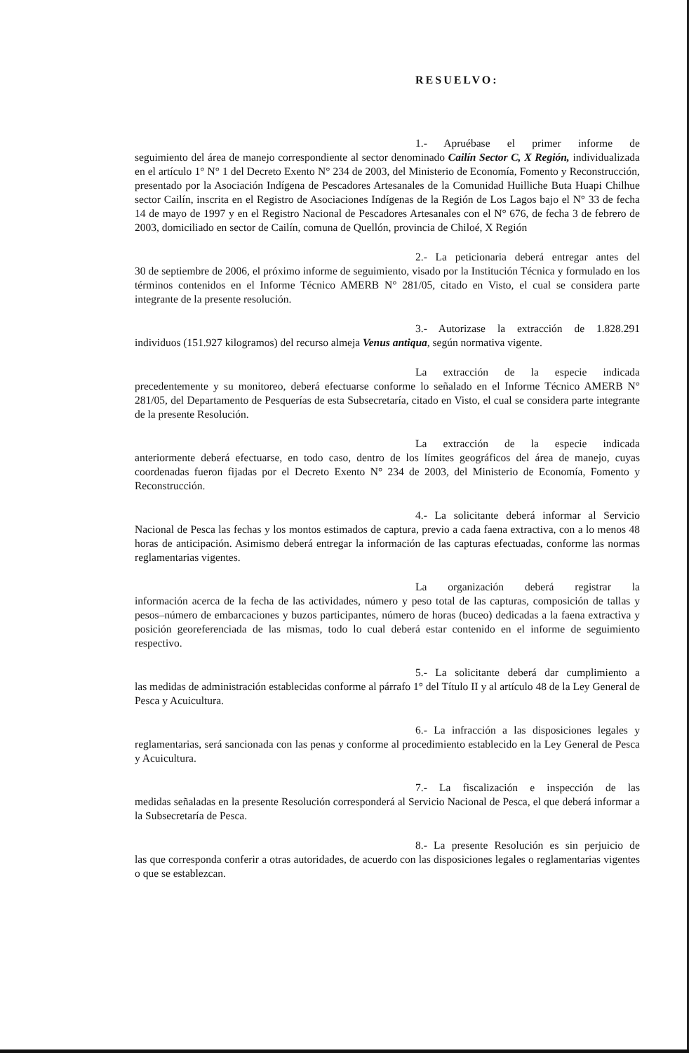RESUELVO:
1.- Apruébase el primer informe de
seguimiento del área de manejo correspondiente al sector denominado Cailín Sector C, X Región, individualizada en el artículo 1° N° 1 del Decreto Exento N° 234 de 2003, del Ministerio de Economía, Fomento y Reconstrucción, presentado por la Asociación Indígena de Pescadores Artesanales de la Comunidad Huilliche Buta Huapi Chilhue sector Cailín, inscrita en el Registro de Asociaciones Indígenas de la Región de Los Lagos bajo el N° 33 de fecha 14 de mayo de 1997 y en el Registro Nacional de Pescadores Artesanales con el N° 676, de fecha 3 de febrero de 2003, domiciliado en sector de Cailín, comuna de Quellón, provincia de Chiloé, X Región
2.- La peticionaria deberá entregar antes del
30 de septiembre de 2006, el próximo informe de seguimiento, visado por la Institución Técnica y formulado en los términos contenidos en el Informe Técnico AMERB N° 281/05, citado en Visto, el cual se considera parte integrante de la presente resolución.
3.- Autorizase la extracción de 1.828.291
individuos (151.927 kilogramos) del recurso almeja Venus antiqua, según normativa vigente.
La extracción de la especie indicada
precedentemente y su monitoreo, deberá efectuarse conforme lo señalado en el Informe Técnico AMERB N° 281/05, del Departamento de Pesquerías de esta Subsecretaría, citado en Visto, el cual se considera parte integrante de la presente Resolución.
La extracción de la especie indicada
anteriormente deberá efectuarse, en todo caso, dentro de los límites geográficos del área de manejo, cuyas coordenadas fueron fijadas por el Decreto Exento N° 234 de 2003, del Ministerio de Economía, Fomento y Reconstrucción.
4.- La solicitante deberá informar al Servicio
Nacional de Pesca las fechas y los montos estimados de captura, previo a cada faena extractiva, con a lo menos 48 horas de anticipación. Asimismo deberá entregar la información de las capturas efectuadas, conforme las normas reglamentarias vigentes.
La organización deberá registrar la
información acerca de la fecha de las actividades, número y peso total de las capturas, composición de tallas y pesos–número de embarcaciones y buzos participantes, número de horas (buceo) dedicadas a la faena extractiva y posición georeferenciada de las mismas, todo lo cual deberá estar contenido en el informe de seguimiento respectivo.
5.- La solicitante deberá dar cumplimiento a
las medidas de administración establecidas conforme al párrafo 1° del Título II y al artículo 48 de la Ley General de Pesca y Acuicultura.
6.- La infracción a las disposiciones legales y
reglamentarias, será sancionada con las penas y conforme al procedimiento establecido en la Ley General de Pesca y Acuicultura.
7.- La fiscalización e inspección de las
medidas señaladas en la presente Resolución corresponderá al Servicio Nacional de Pesca, el que deberá informar a la Subsecretaría de Pesca.
8.- La presente Resolución es sin perjuicio de
las que corresponda conferir a otras autoridades, de acuerdo con las disposiciones legales o reglamentarias vigentes o que se establezcan.